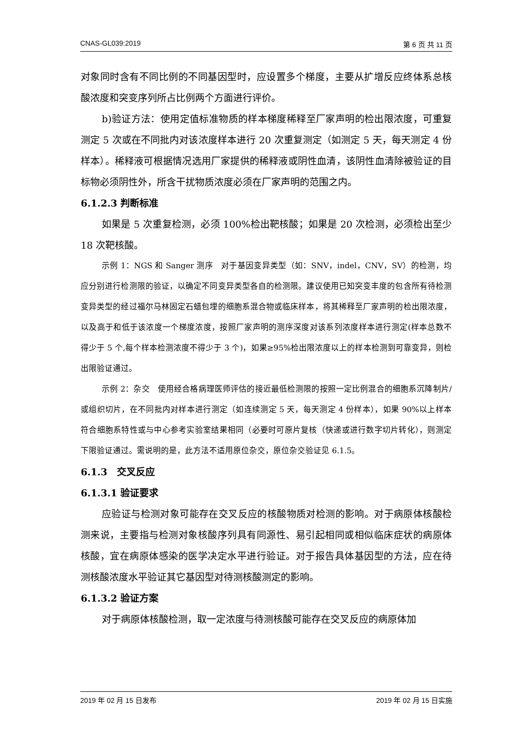CNAS-GL039:2019 第 6 页 共 11 页
对象同时含有不同比例的不同基因型时，应设置多个梯度，主要从扩增反应终体系总核酸浓度和突变序列所占比例两个方面进行评价。
b)验证方法：使用定值标准物质的样本梯度稀释至厂家声明的检出限浓度，可重复测定 5 次或在不同批内对该浓度样本进行 20 次重复测定（如测定 5 天，每天测定 4 份样本）。稀释液可根据情况选用厂家提供的稀释液或阴性血清，该阴性血清除被验证的目标物必须阴性外，所含干扰物质浓度必须在厂家声明的范围之内。
6.1.2.3 判断标准
如果是 5 次重复检测，必须 100%检出靶核酸；如果是 20 次检测，必须检出至少 18 次靶核酸。
示例 1：NGS 和 Sanger 测序　对于基因变异类型（如：SNV，indel，CNV，SV）的检测，均应分别进行检测限的验证，以确定不同变异类型各自的检测限。建议使用已知突变丰度的包含所有待检测变异类型的经过福尔马林固定石蜡包埋的细胞系混合物或临床样本，将其稀释至厂家声明的检出限浓度，以及高于和低于该浓度一个梯度浓度，按照厂家声明的测序深度对该系列浓度样本进行测定(样本总数不得少于 5 个,每个样本检测浓度不得少于 3 个)，如果≥95%检出限浓度以上的样本检测到可靠变异，则检出限验证通过。
示例 2：杂交　使用经合格病理医师评估的接近最低检测限的按照一定比例混合的细胞系沉降制片/或组织切片，在不同批内对样本进行测定（如连续测定 5 天，每天测定 4 份样本），如果 90%以上样本符合细胞系特性或与中心参考实验室结果相同（必要时可原片复核（快递或进行数字切片转化），则测定下限验证通过。需说明的是，此方法不适用原位杂交，原位杂交验证见 6.1.5。
6.1.3　交叉反应
6.1.3.1 验证要求
应验证与检测对象可能存在交叉反应的核酸物质对检测的影响。对于病原体核酸检测来说，主要指与检测对象核酸序列具有同源性、易引起相同或相似临床症状的病原体核酸，宜在病原体感染的医学决定水平进行验证。对于报告具体基因型的方法，应在待测核酸浓度水平验证其它基因型对待测核酸测定的影响。
6.1.3.2 验证方案
对于病原体核酸检测，取一定浓度与待测核酸可能存在交叉反应的病原体加
2019 年 02 月 15 日发布 2019 年 02 月 15 日实施